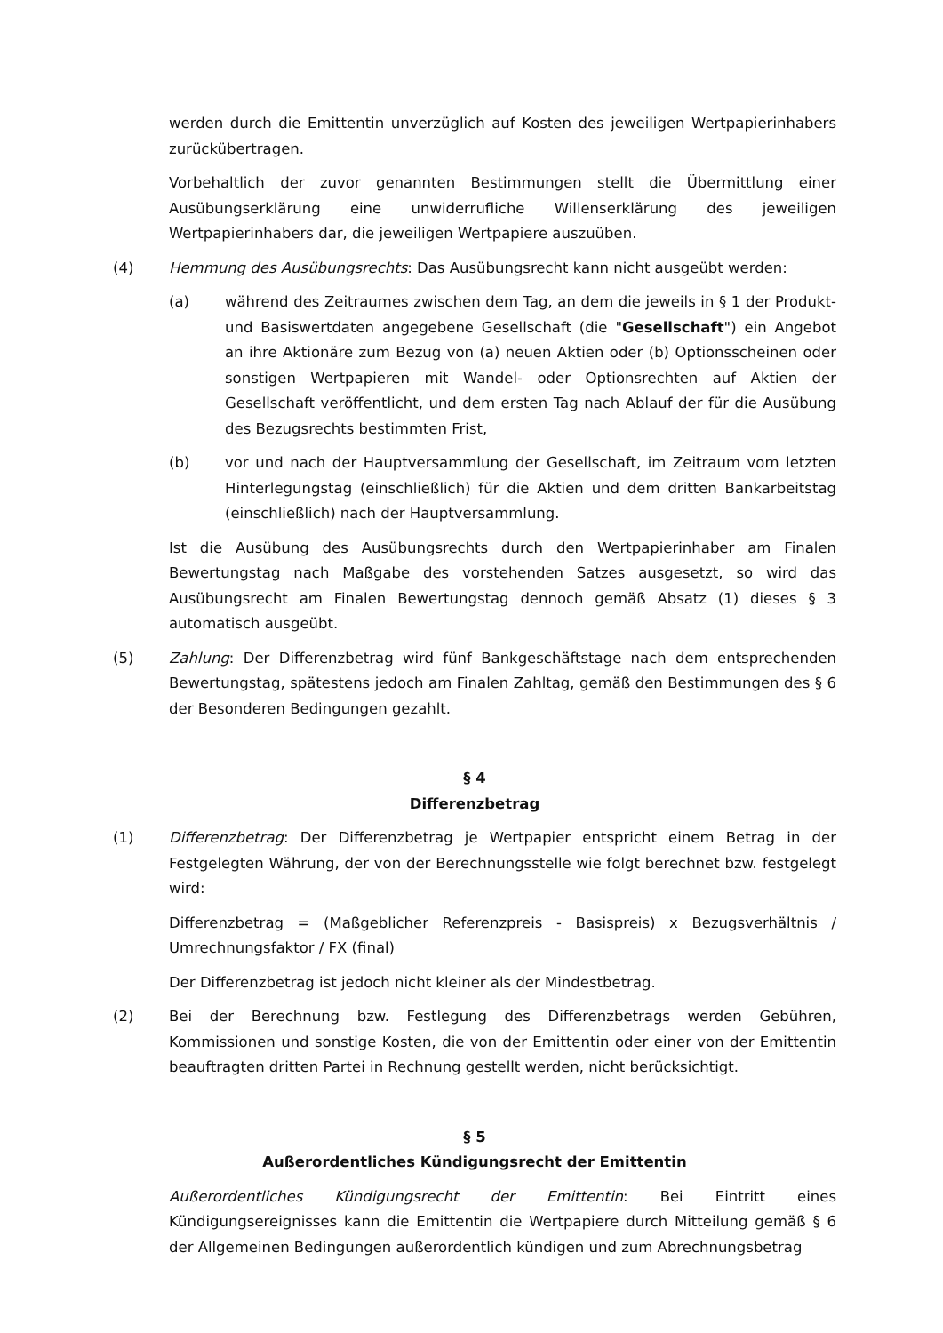werden durch die Emittentin unverzüglich auf Kosten des jeweiligen Wertpapierinhabers zurückübertragen.
Vorbehaltlich der zuvor genannten Bestimmungen stellt die Übermittlung einer Ausübungserklärung eine unwiderrufliche Willenserklärung des jeweiligen Wertpapierinhabers dar, die jeweiligen Wertpapiere auszuüben.
(4) Hemmung des Ausübungsrechts: Das Ausübungsrecht kann nicht ausgeübt werden:
(a) während des Zeitraumes zwischen dem Tag, an dem die jeweils in § 1 der Produkt- und Basiswertdaten angegebene Gesellschaft (die "Gesellschaft") ein Angebot an ihre Aktionäre zum Bezug von (a) neuen Aktien oder (b) Optionsscheinen oder sonstigen Wertpapieren mit Wandel- oder Optionsrechten auf Aktien der Gesellschaft veröffentlicht, und dem ersten Tag nach Ablauf der für die Ausübung des Bezugsrechts bestimmten Frist,
(b) vor und nach der Hauptversammlung der Gesellschaft, im Zeitraum vom letzten Hinterlegungstag (einschließlich) für die Aktien und dem dritten Bankarbeitstag (einschließlich) nach der Hauptversammlung.
Ist die Ausübung des Ausübungsrechts durch den Wertpapierinhaber am Finalen Bewertungstag nach Maßgabe des vorstehenden Satzes ausgesetzt, so wird das Ausübungsrecht am Finalen Bewertungstag dennoch gemäß Absatz (1) dieses § 3 automatisch ausgeübt.
(5) Zahlung: Der Differenzbetrag wird fünf Bankgeschäftstage nach dem entsprechenden Bewertungstag, spätestens jedoch am Finalen Zahltag, gemäß den Bestimmungen des § 6 der Besonderen Bedingungen gezahlt.
§ 4
Differenzbetrag
(1) Differenzbetrag: Der Differenzbetrag je Wertpapier entspricht einem Betrag in der Festgelegten Währung, der von der Berechnungsstelle wie folgt berechnet bzw. festgelegt wird:
Differenzbetrag = (Maßgeblicher Referenzpreis - Basispreis) x Bezugsverhältnis / Umrechnungsfaktor / FX (final)
Der Differenzbetrag ist jedoch nicht kleiner als der Mindestbetrag.
(2) Bei der Berechnung bzw. Festlegung des Differenzbetrags werden Gebühren, Kommissionen und sonstige Kosten, die von der Emittentin oder einer von der Emittentin beauftragten dritten Partei in Rechnung gestellt werden, nicht berücksichtigt.
§ 5
Außerordentliches Kündigungsrecht der Emittentin
Außerordentliches Kündigungsrecht der Emittentin: Bei Eintritt eines Kündigungsereignisses kann die Emittentin die Wertpapiere durch Mitteilung gemäß § 6 der Allgemeinen Bedingungen außerordentlich kündigen und zum Abrechnungsbetrag